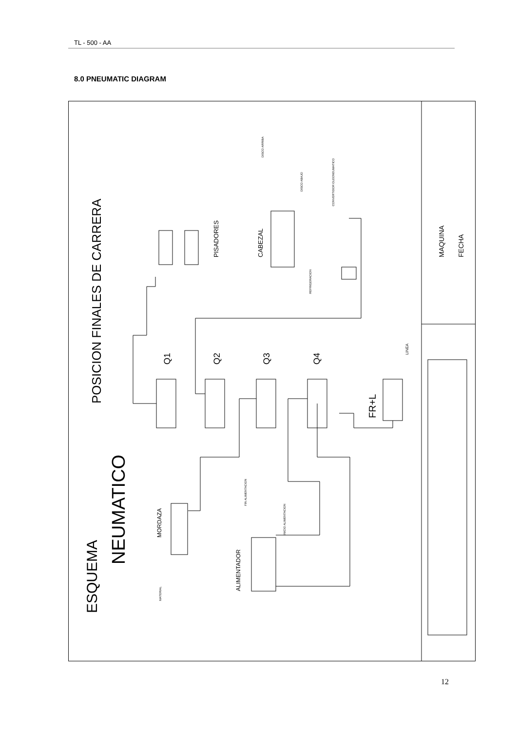TL - 500 - AA
8.0 PNEUMATIC DIAGRAM
POSICION FINALES DE CARRERA
ESQUEMA
NEUMATICO
MAQUINA
FECHA
PISADORES
CABEZAL
Q1
Q2
Q3
Q4
FR+L
LINEA
MORDAZA
ALIMENTADOR
MATERIAL
FIN ALIMENTACION
INICIO ALIMENTACION
DISCO ARRIBA
DISCO ABAJO
CONVERTIDOR OLEONEUMATICO
REFRIGERACION
12